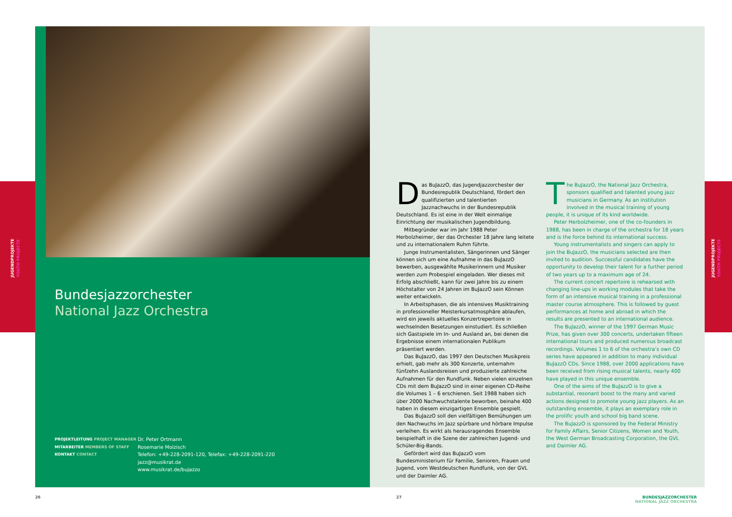JUGENDPROJEKTE
YOUTH PROJECTS
JUGENDPROJEKTE
YOUTH PROJECTS
Bundesjazzorchester
National Jazz Orchestra
PROJEKTLEITUNG PROJECT MANAGER Dr. Peter Ortmann MITARBEITER MEMBERS OF STAFF Rosemarie Moizisch KONTAKT CONTACT Telefon: +49-228-2091-120, Telefax: +49-228-2091-220
jazz@musikrat.de
www.musikrat.de/bujazzo
Das BuJazzO, das Jugendjazzorchester der Bundesrepublik Deutschland, fördert den qualifizierten und talentierten Jazznachwuchs in der Bundesrepublik Deutschland. Es ist eine in der Welt einmalige Einrichtung der musikalischen Jugendbildung.
Mitbegründer war im Jahr 1988 Peter Herbolzheimer, der das Orchester 18 Jahre lang leitete und zu internationalem Ruhm führte.
Junge Instrumentalisten, Sängerinnen und Sänger können sich um eine Aufnahme in das BuJazzO bewerben, ausgewählte Musikerinnern und Musiker werden zum Probespiel eingeladen. Wer dieses mit Erfolg abschließt, kann für zwei Jahre bis zu einem Höchstalter von 24 Jahren im BuJazzO sein Können weiter entwickeln.
In Arbeitsphasen, die als intensives Musiktraining in professioneller Meisterkursatmosphäre ablaufen, wird ein jeweils aktuelles Konzertrepertoire in wechselnden Besetzungen einstudiert. Es schließen sich Gastspiele im In- und Ausland an, bei denen die Ergebnisse einem internationalen Publikum präsentiert werden.
Das BuJazzO, das 1997 den Deutschen Musikpreis erhielt, gab mehr als 300 Konzerte, unternahm fünfzehn Auslandsreisen und produzierte zahlreiche Aufnahmen für den Rundfunk. Neben vielen einzelnen CDs mit dem BuJazzO sind in einer eigenen CD-Reihe die Volumes 1 – 6 erschienen. Seit 1988 haben sich über 2000 Nachwuchstalente beworben, beinahe 400 haben in diesem einzigartigen Ensemble gespielt.
Das BuJazzO soll den vielfältigen Bemühungen um den Nachwuchs im Jazz spürbare und hörbare Impulse verleihen. Es wirkt als herausragendes Ensemble beispielhaft in die Szene der zahlreichen Jugend- und Schüler-Big-Bands.
Gefördert wird das BuJazzO vom Bundesministerium für Familie, Senioren, Frauen und Jugend, vom Westdeutschen Rundfunk, von der GVL und der Daimler AG.
The BuJazzO, the National Jazz Orchestra, sponsors qualified and talented young jazz musicians in Germany. As an institution involved in the musical training of young people, it is unique of its kind worldwide.
Peter Herbolzheimer, one of the co-founders in 1988, has been in charge of the orchestra for 18 years and is the force behind its international success.
Young instrumentalists and singers can apply to join the BuJazzO, the musicians selected are then invited to audition. Successful candidates have the opportunity to develop their talent for a further period of two years up to a maximum age of 24.
The current concert repertoire is rehearsed with changing line-ups in working modules that take the form of an intensive musical training in a professional master course atmosphere. This is followed by guest performances at home and abroad in which the results are presented to an international audience.
The BuJazzO, winner of the 1997 German Music Prize, has given over 300 concerts, undertaken fifteen international tours and produced numerous broadcast recordings. Volumes 1 to 6 of the orchestra’s own CD series have appeared in addition to many individual BuJazzO CDs. Since 1988, over 2000 applications have been received from rising musical talents, nearly 400 have played in this unique ensemble.
One of the aims of the BuJazzO is to give a substantial, resonant boost to the many and varied actions designed to promote young jazz players. As an outstanding ensemble, it plays an exemplary role in the prolific youth and school big band scene.
The BuJazzO is sponsored by the Federal Ministry for Family Affairs, Senior Citizens, Women and Youth, the West German Broadcasting Corporation, the GVL and Daimler AG.
26 27
BUNDESJAZZORCHESTER
NATIONAL JAZZ ORCHESTRA